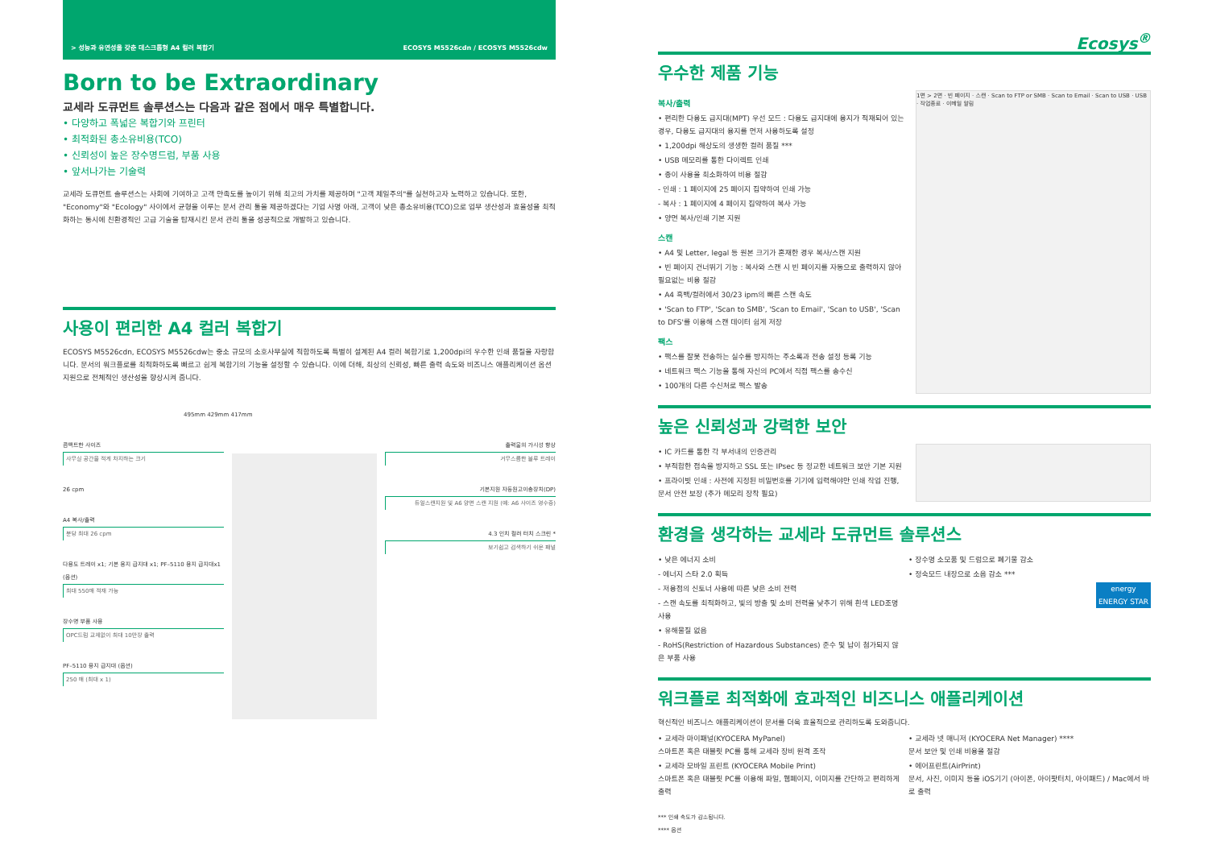> 성능과 유연성을 갖춘 데스크톱형 A4 컬러 복합기 ECOSYS M5526cdn / ECOSYS M5526cdw
Born to be Extraordinary
교세라 도큐먼트 솔루션스는 다음과 같은 점에서 매우 특별합니다.
• 다양하고 폭넓은 복합기와 프린터
• 최적화된 총소유비용(TCO)
• 신뢰성이 높은 장수명드럼, 부품 사용
• 앞서나가는 기술력
교세라 도큐먼트 솔루션스는 사회에 기여하고 고객 만족도를 높이기 위해 최고의 가치를 제공하며 "고객 제일주의"를 실천하고자 노력하고 있습니다. 또한, "Economy"와 "Ecology" 사이에서 균형을 이루는 문서 관리 툴을 제공하겠다는 기업 사명 아래, 고객이 낮은 총소유비용(TCO)으로 업무 생산성과 효율성을 최적화하는 동시에 친환경적인 고급 기술을 탑재시킨 문서 관리 툴을 성공적으로 개발하고 있습니다.
사용이 편리한 A4 컬러 복합기
ECOSYS M5526cdn, ECOSYS M5526cdw는 중소 규모의 소호사무실에 적합하도록 특별히 설계된 A4 컬러 복합기로 1,200dpi의 우수한 인쇄 품질을 자랑합니다. 문서의 워크플로를 최적화하도록 빠르고 쉽게 복합기의 기능을 설정할 수 있습니다. 이에 더해, 최상의 신뢰성, 빠른 출력 속도와 비즈니스 애플리케이션 옵션 지원으로 전체적인 생산성을 향상시켜 줍니다.
495mm 429mm 417mm
콤팩트한 사이즈
사무실 공간을 적게 차지하는 크기
26 cpm
A4 복사/출력
분당 최대 26 cpm
다용도 트레이 x1; 기본 용지 급지대 x1; PF–5110 용지 급지대x1 (옵션)
최대 550매 적재 가능
장수명 부품 사용
OPC드럼 교체없이 최대 10만장 출력
PF–5110 용지 급지대 (옵션)
250 매 (최대 x 1)
출력물의 가시성 향상
거무스름한 블루 트레이
기본지원 자동원고이송장치(DP)
듀얼스캔지원 및 A6 양면 스캔 지원 (예: A6 사이즈 영수증)
4.3 인치 컬러 터치 스크린 *
보기쉽고 검색하기 쉬운 패널
Ecosys<sup>®</sup>
우수한 제품 기능
복사/출력
• 편리한 다용도 급지대(MPT) 우선 모드 : 다용도 급지대에 용지가 적재되어 있는 경우, 다용도 급지대의 용지를 먼저 사용하도록 설정
• 1,200dpi 해상도의 생생한 컬러 품질 ***
• USB 메모리를 통한 다이렉트 인쇄
• 종이 사용을 최소화하여 비용 절감
- 인쇄 : 1 페이지에 25 페이지 집약하여 인쇄 가능
- 복사 : 1 페이지에 4 페이지 집약하여 복사 가능
• 양면 복사/인쇄 기본 지원
스캔
• A4 및 Letter, legal 등 원본 크기가 혼재한 경우 복사/스캔 지원
• 빈 페이지 건너뛰기 기능 : 복사와 스캔 시 빈 페이지를 자동으로 출력하지 않아 필요없는 비용 절감
• A4 흑백/컬러에서 30/23 ipm의 빠른 스캔 속도
• 'Scan to FTP', 'Scan to SMB', 'Scan to Email', 'Scan to USB', 'Scan to DFS'를 이용해 스캔 데이터 쉽게 저장
팩스
• 팩스를 잘못 전송하는 실수를 방지하는 주소록과 전송 설정 등록 기능
• 네트워크 팩스 기능을 통해 자신의 PC에서 직접 팩스를 송수신
• 100개의 다른 수신처로 팩스 발송
1면 > 2면 · 빈 페이지 · 스캔 · Scan to FTP or SMB · Scan to Email · Scan to USB · USB · 작업종료 · 이메일 알림
높은 신뢰성과 강력한 보안
• IC 카드를 통한 각 부서내의 인증관리
• 부적합한 접속을 방지하고 SSL 또는 IPsec 등 정교한 네트워크 보안 기본 지원
• 프라이빗 인쇄 : 사전에 지정된 비밀번호를 기기에 입력해야만 인쇄 작업 진행, 문서 안전 보장 (추가 메모리 장착 필요)
환경을 생각하는 교세라 도큐먼트 솔루션스
• 낮은 에너지 소비
- 에너지 스타 2.0 획득
- 저용점의 신토너 사용에 따른 낮은 소비 전력
- 스캔 속도를 최적화하고, 빛의 방출 및 소비 전력을 낮추기 위해 흰색 LED조명 사용
• 유해물질 없음
- RoHS(Restriction of Hazardous Substances) 준수 및 납이 첨가되지 않은 부품 사용
• 장수명 소모품 및 드럼으로 폐기물 감소
• 정숙모드 내장으로 소음 감소 ***
energy ENERGY STAR
워크플로 최적화에 효과적인 비즈니스 애플리케이션
혁신적인 비즈니스 애플리케이션이 문서를 더욱 효율적으로 관리하도록 도와줍니다.
• 교세라 마이패널(KYOCERA MyPanel)
스마트폰 혹은 태블릿 PC를 통해 교세라 장비 원격 조작
• 교세라 모바일 프린트 (KYOCERA Mobile Print)
스마트폰 혹은 태블릿 PC를 이용해 파일, 웹페이지, 이미지를 간단하고 편리하게 출력
• 교세라 넷 매니저 (KYOCERA Net Manager) ****
문서 보안 및 인쇄 비용을 절감
• 에어프린트(AirPrint)
문서, 사진, 이미지 등을 iOS기기 (아이폰, 아이팟터치, 아이패드) / Mac에서 바로 출력
*** 인쇄 속도가 감소됩니다.
**** 옵션